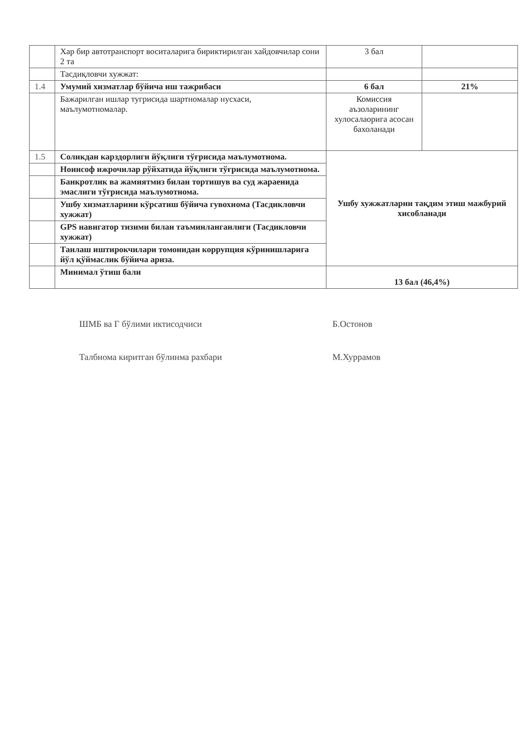| | Хар бир автотранспорт воситаларига бириктирилган хайдовчилар сони 2 та | 3 бал | |
| | Тасдиқловчи хужжат: | | |
| 1.4 | Умумий хизматлар бўйича иш тажрибаси | 6 бал | 21% |
| | Бажарилган ишлар тугрисида шартномалар нусхаси, маълумотномалар. | Комиссия аъзоларининг хулосалаорига асосан бахоланади | |
| 1.5 | Соликдан карздорлиги йўқлиги тўғрисида маълумотнома. | Ушбу хужжатларни тақдим этиш мажбурий хисобланади | |
| | Ноинсоф ижрочилар рўйхатида йўқлиги тўғрисида маълумотнома. | | |
| | Банкротлик ва жамиятмиз билан тортишув ва суд жараенида эмаслиги тўғрисида маълумотнома. | | |
| | Ушбу хизматларини кўрсатиш бўйича гувохнома (Тасдикловчи хужжат) | | |
| | GPS навигатор тизими билан таъминланганлиги (Тасдикловчи хужжат) | | |
| | Танлаш иштирокчилари томонидан коррупция кўринишларига йўл қўймаслик бўйича ариза. | | |
| | Минимал ўтиш бали | 13 бал (46,4%) | |
ШМБ ва Г бўлими иктисодчиси Б.Остонов
Талбнома киритган бўлинма рахбари М.Хуррамов